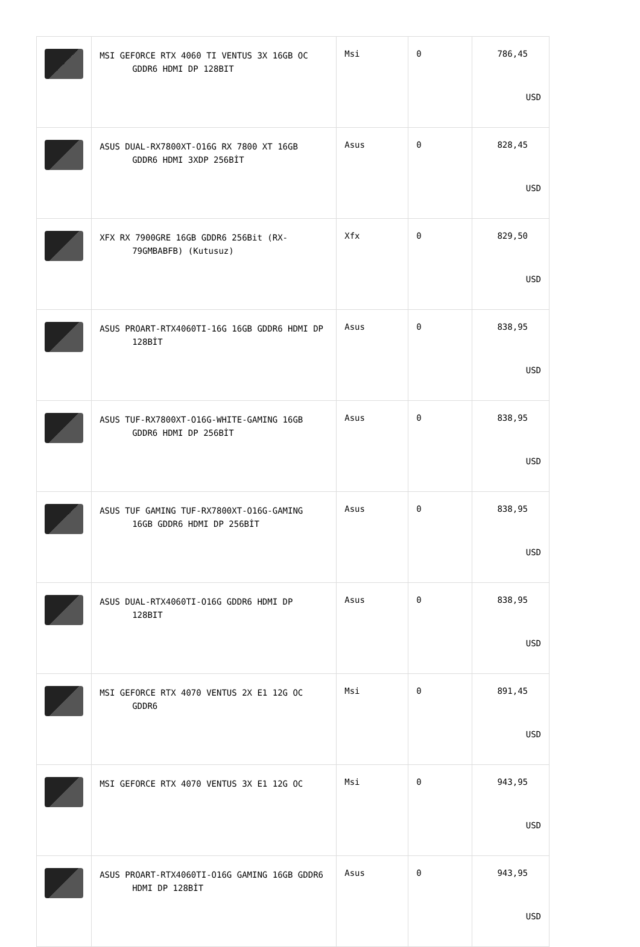| | MSI GEFORCE RTX 4060 TI VENTUS 3X 16GB OC GDDR6 HDMI DP 128BIT | Msi | 0 | 786,45 USD |
| | ASUS DUAL-RX7800XT-O16G RX 7800 XT 16GB GDDR6 HDMI 3XDP 256BİT | Asus | 0 | 828,45 USD |
| | XFX RX 7900GRE 16GB GDDR6 256Bit (RX-79GMBABFB) (Kutusuz) | Xfx | 0 | 829,50 USD |
| | ASUS PROART-RTX4060TI-16G 16GB GDDR6 HDMI DP 128BİT | Asus | 0 | 838,95 USD |
| | ASUS TUF-RX7800XT-O16G-WHITE-GAMING 16GB GDDR6 HDMI DP 256BİT | Asus | 0 | 838,95 USD |
| | ASUS TUF GAMING TUF-RX7800XT-O16G-GAMING 16GB GDDR6 HDMI DP 256BİT | Asus | 0 | 838,95 USD |
| | ASUS DUAL-RTX4060TI-O16G GDDR6 HDMI DP 128BIT | Asus | 0 | 838,95 USD |
| | MSI GEFORCE RTX 4070 VENTUS 2X E1 12G OC GDDR6 | Msi | 0 | 891,45 USD |
| | MSI GEFORCE RTX 4070 VENTUS 3X E1 12G OC | Msi | 0 | 943,95 USD |
| | ASUS PROART-RTX4060TI-O16G GAMING 16GB GDDR6 HDMI DP 128BİT | Asus | 0 | 943,95 USD |